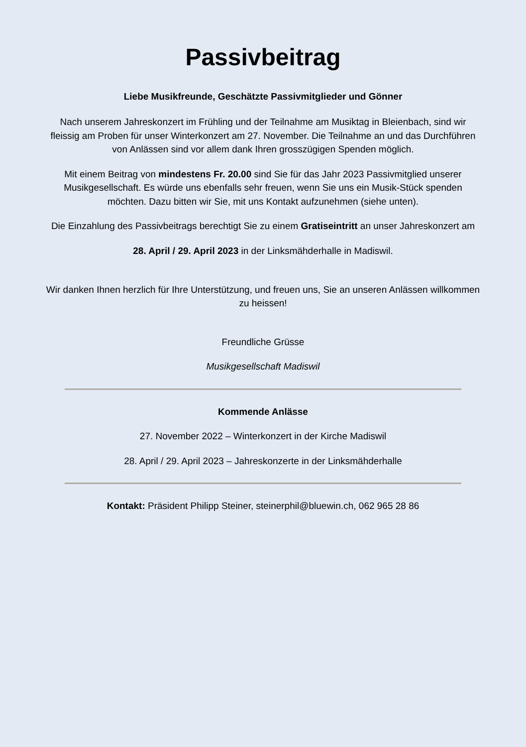Passivbeitrag
Liebe Musikfreunde, Geschätzte Passivmitglieder und Gönner
Nach unserem Jahreskonzert im Frühling und der Teilnahme am Musiktag in Bleienbach, sind wir fleissig am Proben für unser Winterkonzert am 27. November. Die Teilnahme an und das Durchführen von Anlässen sind vor allem dank Ihren grosszügigen Spenden möglich.
Mit einem Beitrag von mindestens Fr. 20.00 sind Sie für das Jahr 2023 Passivmitglied unserer Musikgesellschaft. Es würde uns ebenfalls sehr freuen, wenn Sie uns ein Musik-Stück spenden möchten. Dazu bitten wir Sie, mit uns Kontakt aufzunehmen (siehe unten).
Die Einzahlung des Passivbeitrags berechtigt Sie zu einem Gratiseintritt an unser Jahreskonzert am
28. April / 29. April 2023 in der Linksmähderhalle in Madiswil.
Wir danken Ihnen herzlich für Ihre Unterstützung, und freuen uns, Sie an unseren Anlässen willkommen zu heissen!
Freundliche Grüsse
Musikgesellschaft Madiswil
Kommende Anlässe
27. November 2022 – Winterkonzert in der Kirche Madiswil
28. April / 29. April 2023 – Jahreskonzerte in der Linksmähderhalle
Kontakt: Präsident Philipp Steiner, steinerphil@bluewin.ch, 062 965 28 86